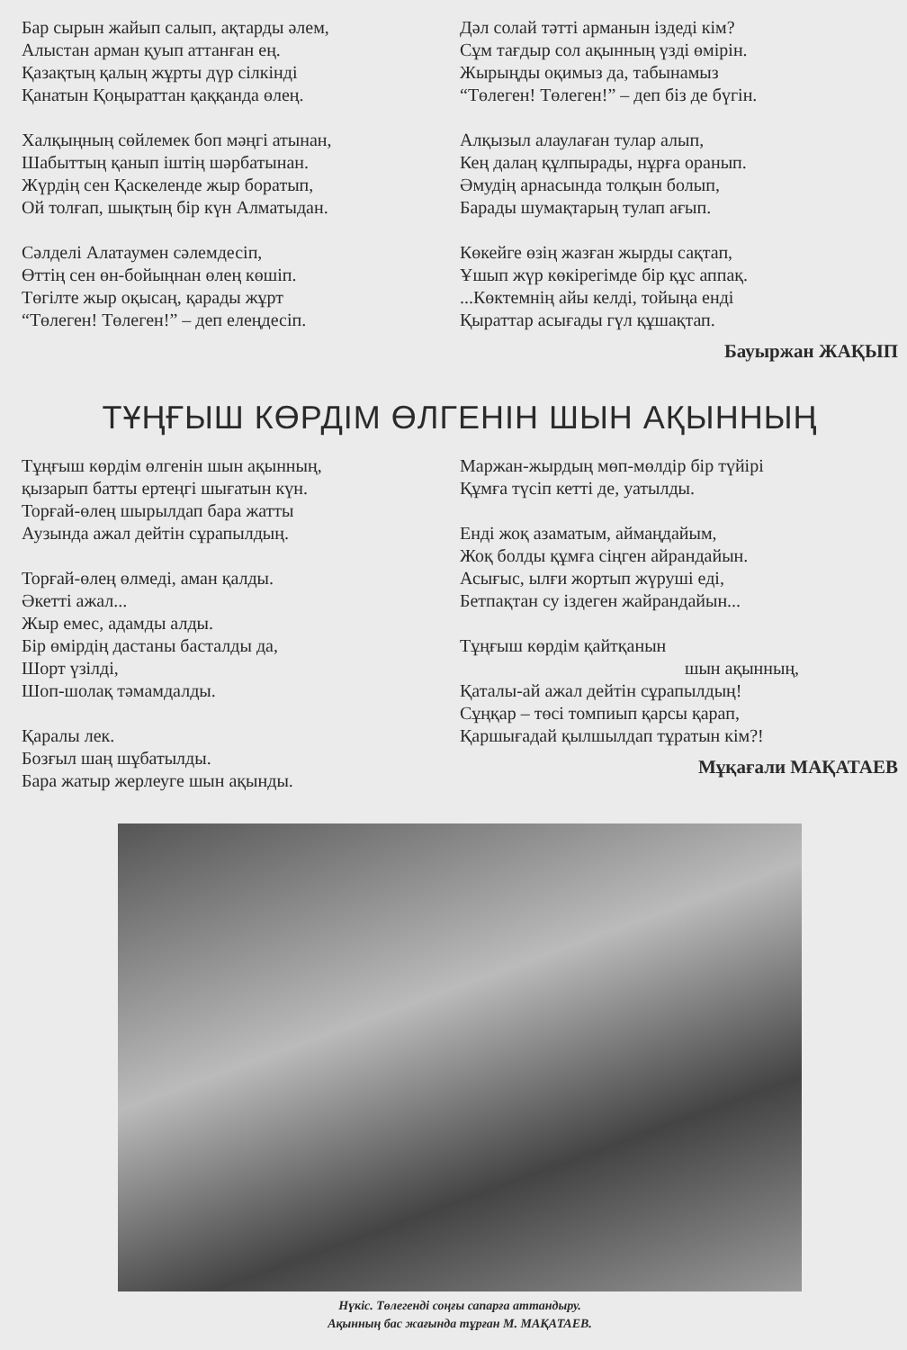Бар сырын жайып салып, ақтарды әлем,
Алыстан арман қуып аттанған ең.
Қазақтың қалың жұрты дүр сілкінді
Қанатын Қоңыраттан қаққанда өлең.
Халқыңның сөйлемек боп мәңгі атынан,
Шабыттың қанып іштің шәрбатынан.
Жүрдің сен Қаскеленде жыр боратып,
Ой толғап, шықтың бір күн Алматыдан.
Сәлделі Алатаумен сәлемдесіп,
Өттің сен өн-бойыңнан өлең көшіп.
Төгілте жыр оқысаң, қарады жұрт
“Төлеген! Төлеген!” – деп елеңдесіп.
Дәл солай тәтті арманын іздеді кім?
Сұм тағдыр сол ақынның үзді өмірін.
Жырыңды оқимыз да, табынамыз
“Төлеген! Төлеген!” – деп біз де бүгін.
Алқызыл алаулаған тулар алып,
Кең далаң құлпырады, нұрға оранып.
Әмудің арнасында толқын болып,
Барады шумақтарың тулап ағып.
Көкейге өзің жазған жырды сақтап,
Ұшып жүр көкірегімде бір құс аппақ.
...Көктемнің айы келді, тойыңа енді
Қыраттар асығады гүл құшақтап.
Бауыржан ЖАҚЫП
ТҰҢҒЫШ КӨРДІМ ӨЛГЕНІН ШЫН АҚЫННЫҢ
Тұңғыш көрдім өлгенін шын ақынның,
қызарып батты ертеңгі шығатын күн.
Торғай-өлең шырылдап бара жатты
Аузында ажал дейтін сұрапылдың.
Торғай-өлең өлмеді, аман қалды.
Әкетті ажал...
Жыр емес, адамды алды.
Бір өмірдің дастаны басталды да,
Шорт үзілді,
Шоп-шолақ тәмамдалды.
Қаралы лек.
Бозғыл шаң шұбатылды.
Бара жатыр жерлеуге шын ақынды.
Маржан-жырдың мөп-мөлдір бір түйірі
Құмға түсіп кетті де, уатылды.
Енді жоқ азаматым, аймаңдайым,
Жоқ болды құмға сіңген айрандайын.
Асығыс, ылғи жортып жүруші еді,
Бетпақтан су іздеген жайрандайын...
Тұңғыш көрдім қайтқанын
шын ақынның,
Қаталы-ай ажал дейтін сұрапылдың!
Сұңқар – төсі томпиып қарсы қарап,
Қаршығадай қылшылдап тұратын кім?!
Мұқағали МАҚАТАЕВ
Нүкіс. Төлегенді соңғы сапарға аттандыру.
Ақынның бас жағында тұрған М. МАҚАТАЕВ.